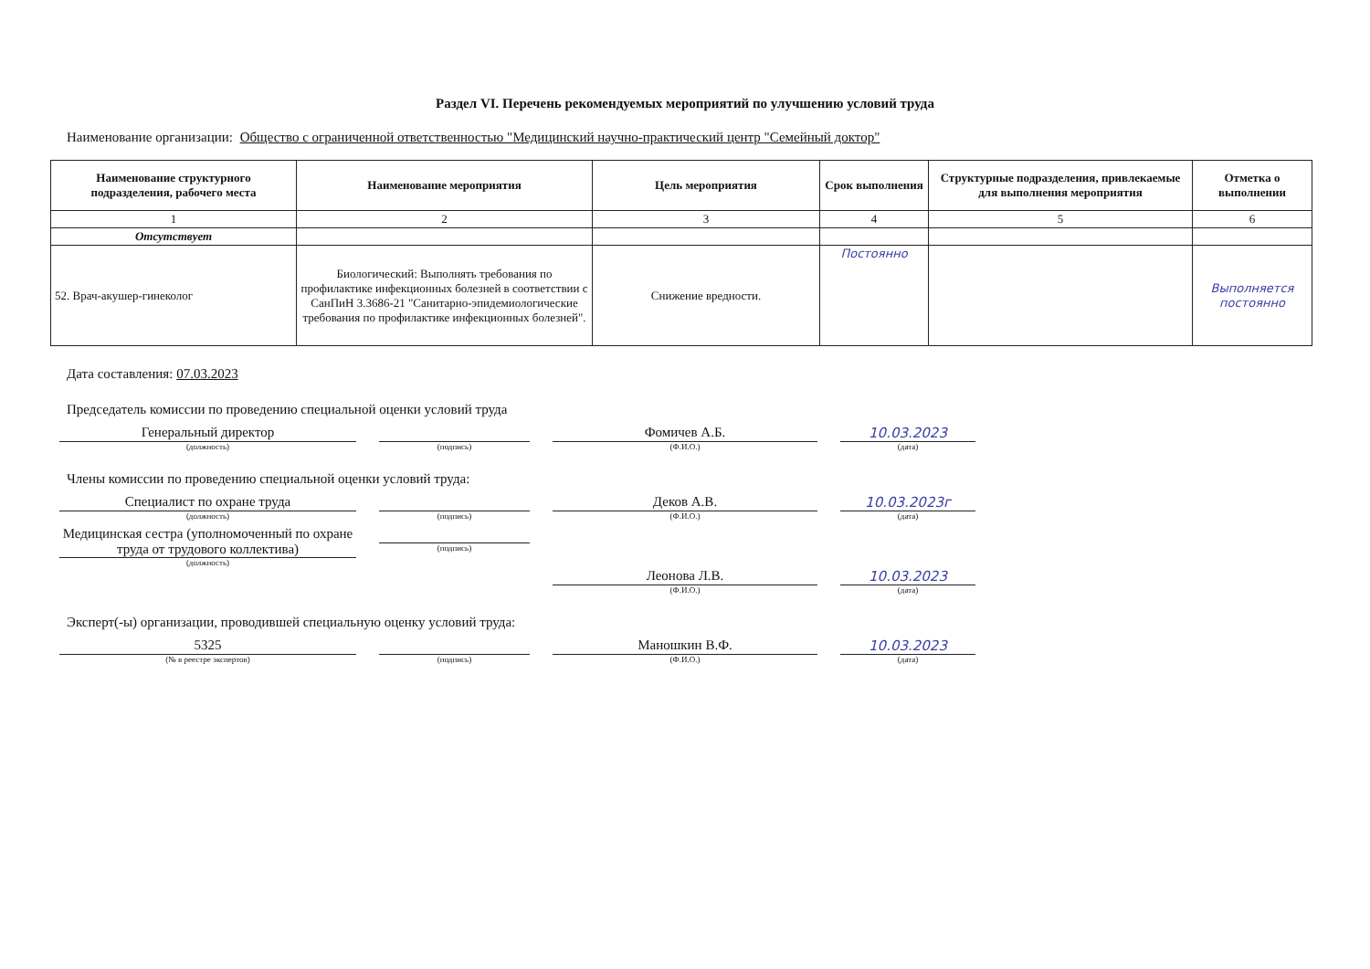Раздел VI. Перечень рекомендуемых мероприятий по улучшению условий труда
Наименование организации: Общество с ограниченной ответственностью "Медицинский научно-практический центр "Семейный доктор"
| Наименование структурного подразделения, рабочего места | Наименование мероприятия | Цель мероприятия | Срок выполнения | Структурные подразделения, привлекаемые для выполнения мероприятия | Отметка о выполнении |
| --- | --- | --- | --- | --- | --- |
| 1 | 2 | 3 | 4 | 5 | 6 |
| Отсутствует | | | | | |
| 52. Врач-акушер-гинеколог | Биологический: Выполнять требования по профилактике инфекционных болезней в соответствии с СанПиН 3.3686-21 "Санитарно-эпидемиологические требования по профилактике инфекционных болезней". | Снижение вредности. | Постоянно | | Выполняется постоянно |
Дата составления: 07.03.2023
Председатель комиссии по проведению специальной оценки условий труда
Генеральный директор
(должность)
(подпись)
Фомичев А.Б.
(Ф.И.О.)
10.03.2023
(дата)
Члены комиссии по проведению специальной оценки условий труда:
Специалист по охране труда
(должность)
(подпись)
Деков А.В.
(Ф.И.О.)
10.03.2023г
(дата)
Медицинская сестра (уполномоченный по охране труда от трудового коллектива)
(должность)
(подпись)
Леонова Л.В.
(Ф.И.О.)
10.03.2023
(дата)
Эксперт(-ы) организации, проводившей специальную оценку условий труда:
5325
(№ в реестре экспертов)
(подпись)
Маношкин В.Ф.
(Ф.И.О.)
10.03.2023
(дата)